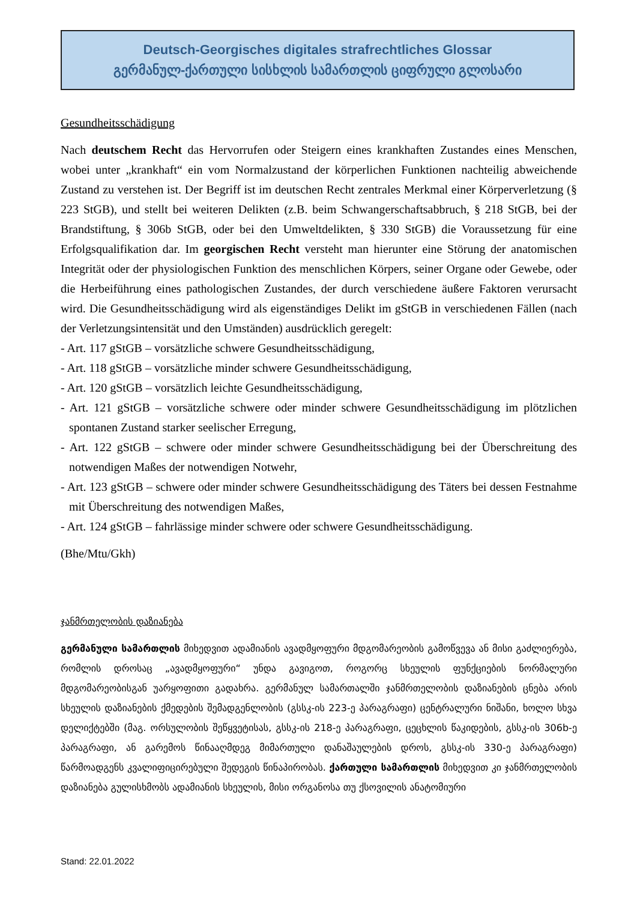Deutsch-Georgisches digitales strafrechtliches Glossar
გერმანულ-ქართული სისხლის სამართლის ციფრული გლოსარი
Gesundheitsschädigung
Nach deutschem Recht das Hervorrufen oder Steigern eines krankhaften Zustandes eines Menschen, wobei unter „krankhaft“ ein vom Normalzustand der körperlichen Funktionen nachteilig abweichende Zustand zu verstehen ist. Der Begriff ist im deutschen Recht zentrales Merkmal einer Körperverletzung (§ 223 StGB), und stellt bei weiteren Delikten (z.B. beim Schwangerschaftsabbruch, § 218 StGB, bei der Brandstiftung, § 306b StGB, oder bei den Umweltdelikten, § 330 StGB) die Voraussetzung für eine Erfolgsqualifikation dar. Im georgischen Recht versteht man hierunter eine Störung der anatomischen Integrität oder der physiologischen Funktion des menschlichen Körpers, seiner Organe oder Gewebe, oder die Herbeiführung eines pathologischen Zustandes, der durch verschiedene äußere Faktoren verursacht wird. Die Gesundheitsschädigung wird als eigenständiges Delikt im gStGB in verschiedenen Fällen (nach der Verletzungsintensität und den Umständen) ausdrücklich geregelt:
- Art. 117 gStGB – vorsätzliche schwere Gesundheitsschädigung,
- Art. 118 gStGB – vorsätzliche minder schwere Gesundheitsschädigung,
- Art. 120 gStGB – vorsätzlich leichte Gesundheitsschädigung,
- Art. 121 gStGB – vorsätzliche schwere oder minder schwere Gesundheitsschädigung im plötzlichen spontanen Zustand starker seelischer Erregung,
- Art. 122 gStGB – schwere oder minder schwere Gesundheitsschädigung bei der Überschreitung des notwendigen Maßes der notwendigen Notwehr,
- Art. 123 gStGB – schwere oder minder schwere Gesundheitsschädigung des Täters bei dessen Festnahme mit Überschreitung des notwendigen Maßes,
- Art. 124 gStGB – fahrlässige minder schwere oder schwere Gesundheitsschädigung.
(Bhe/Mtu/Gkh)
ჯანმრთელობის დაზიანება
გერმანული სამართლის მიხედვით ადამიანის ავადმყოფური მდგომარეობის გამოწვევა ან მისი გაძლიერება, რომლის დროსაც „ავადმყოფური“ უნდა გავიგოთ, როგორც სხეულის ფუნქციების ნორმალური მდგომარეობისგან უარყოფითი გადახრა. გერმანულ სამართალში ჯანმრთელობის დაზიანების ცნება არის სხეულის დაზიანების ქმედების შემადგენლობის (გსსკ-ის 223-ე პარაგრაფი) ცენტრალური ნიშანი, ხოლო სხვა დელიქტებში (მაგ. ორსულობის შეწყვეტისას, გსსკ-ის 218-ე პარაგრაფი, ცეცხლის წაკიდების, გსსკ-ის 306b-ე პარაგრაფი, ან გარემოს წინააღმდეგ მიმართული დანაშაულების დროს, გსსკ-ის 330-ე პარაგრაფი) წარმოადგენს კვალიფიცირებული შედეგის წინაპირობას. ქართული სამართლის მიხედვით კი ჯანმრთელობის დაზიანება გულისხმობს ადამიანის სხეულის, მისი ორგანოსა თუ ქსოვილის ანატომიური
Stand: 22.01.2022